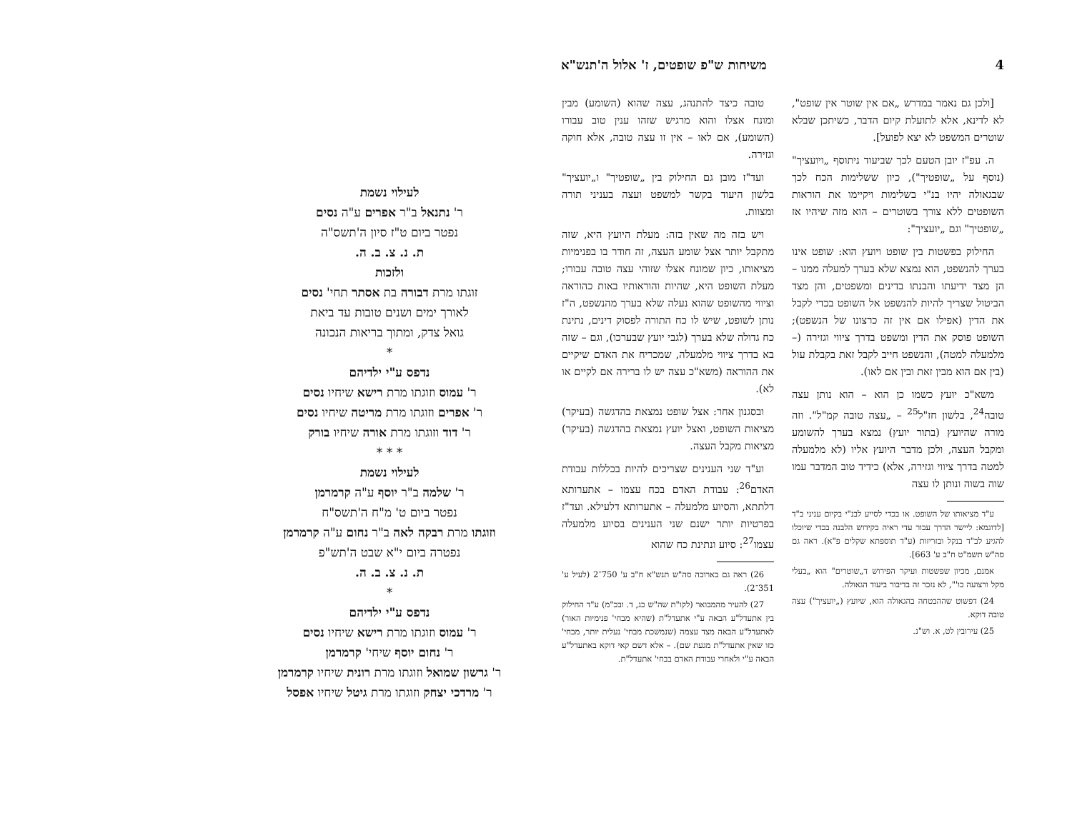4 משיחות ש"פ שופטים, ז' אלול ה'תנש"א
[ולכן גם נאמר במדרש „אם אין שוטר אין שופט", לא לדינא, אלא לתועלת קיום הדבר, כשיתכן שבלא שוטרים המשפט לא יצא לפועל].
ה. עפ"ז יובן הטעם לכך שביעוד ניתוסף „ויועציך" (נוסף על „שופטיך"), כיון ששלימות הכח לכך שבגאולה יהיו בנ"י בשלימות ויקיימו את הוראות השופטים ללא צורך בשוטרים – הוא מזה שיהיו אז „שופטיך" וגם „יועציך":
החילוק בפשטות בין שופט ויועץ הוא: שופט אינו בערך להנשפט, הוא נמצא שלא בערך למעלה ממנו – הן מצד ידיעתו והבנתו בדינים ומשפטים, והן מצד הביטול שצריך להיות להנשפט אל השופט בכדי לקבל את הדין (אפילו אם אין זה כרצונו של הנשפט); השופט פוסק את הדין ומשפט בדרך ציווי וגזירה (– מלמעלה למטה), והנשפט חייב לקבל זאת בקבלת עול (בין אם הוא מבין זאת ובין אם לאו).
משא"כ יועץ כשמו כן הוא – הוא נותן עצה טובה<sup>24</sup>, בלשון חז"ל<sup>25</sup> – „עצה טובה קמ"ל". וזה מורה שהיועץ (בתור יועץ) נמצא בערך להשומע ומקבל העצה, ולכן מדבר היועץ אליו (לא מלמעלה למטה בדרך ציווי וגזירה, אלא) כידיד טוב המדבר עמו שוה בשוה ונותן לו עצה
ע"ד מציאותו של השופט. או בכדי לסייע לבנ"י בקיום עניני ב"ד [לדוגמא: ליישר הדרך עבור עדי ראיה בקידוש הלבנה בכדי שיוכלו להגיע לב"ד בנקל ובזריזות (ע"ד תוספתא שקלים פ"א). ראה גם סה"ש תשמ"ט ח"ב ע' 663].
אמנם, מכיון שפשטות ועיקר הפירוש ד„שוטרים" הוא „בעלי מקל ורצועה כו'", לא נזכר זה בדיבור ביעוד הגאולה.
24) דפשוט שההבטחה בהגאולה הוא, שיועץ („יועציך") עצה טובה דוקא.
25) עירובין לט, א. וש"נ.
טובה כיצד להתנהג, עצה שהוא (השומע) מבין ומונח אצלו והוא מרגיש שזהו ענין טוב עבורו (השומע), אם לאו – אין זו עצה טובה, אלא חוקה וגזירה.
ועד"ז מובן גם החילוק בין „שופטיך" ו„יועציך" בלשון היעוד בקשר למשפט ועצה בעניני תורה ומצוות.
ויש בזה מה שאין בזה: מעלת היועץ היא, שזה מתקבל יותר אצל שומע העצה, זה חודר בו בפנימיות מציאותו, כיון שמונח אצלו שזוהי עצה טובה עבורו; מעלת השופט היא, שהיות והוראותיו באות כהוראה וציווי מהשופט שהוא נעלה שלא בערך מהנשפט, ה"ז נותן לשופט, שיש לו כח התורה לפסוק דינים, נתינת כח גדולה שלא בערך (לגבי יועץ שבערכו), וגם – שזה בא בדרך ציווי מלמעלה, שמכריח את האדם שיקיים את ההוראה (משא"כ עצה יש לו ברירה אם לקיים או לא).
ובסגנון אחר: אצל שופט נמצאת בהדגשה (בעיקר) מציאות השופט, ואצל יועץ נמצאת בהדגשה (בעיקר) מציאות מקבל העצה.
וע"ד שני הענינים שצריכים להיות בכללות עבודת האדם<sup>26</sup>: עבודת האדם בכח עצמו – אתערותא דלתתא, והסיוע מלמעלה – אתערותא דלעילא. ועד"ז בפרטיות יותר ישנם שני הענינים בסיוע מלמעלה עצמו<sup>27</sup>: סיוע ונתינת כח שהוא
26) ראה גם בארוכה סה"ש תנש"א ח"ב ע' 750־2 (לעיל ע' 351־2).
27) להעיר מהמבואר (לקו"ת שה"ש כג, ד. ובכ"מ) ע"ד החילוק בין אתעדל"ע הבאה ע"י אתעדל"ת (שהיא מבחי' פנימיות האור) לאתעדל"ע הבאה מצד עצמה (שנמשכת מבחי' נעלית יותר, מבחי' כזו שאין אתעדל"ת מגעת שם). – אלא דשם קאי דוקא באתעדל"ע הבאה ע"י ולאחרי עבודת האדם בבחי' אתעדל"ת.
לעילוי נשמת
ר' נתנאל ב"ר אפרים ע"ה נסים
נפטר ביום ט"ז סיון ה'תשס"ה
ת. נ. צ. ב. ה.
ולזכות
זוגתו מרת דבורה בת אסתר תחי' נסים
לאורך ימים ושנים טובות עד ביאת
גואל צדק, ומתוך בריאות הנכונה
*
נדפס ע"י ילדיהם
ר' עמוס וזוגתו מרת רישא שיחיו נסים
ר' אפרים וזוגתו מרת מריטה שיחיו נסים
ר' דוד וזוגתו מרת אורה שיחיו בורק
* * *
לעילוי נשמת
ר' שלמה ב"ר יוסף ע"ה קרמרמן
נפטר ביום ט' מ"ח ה'תשס"ח
וזוגתו מרת רבקה לאה ב"ר נחום ע"ה קרמרמן
נפטרה ביום י"א שבט ה'תש"פ
ת. נ. צ. ב. ה.
*
נדפס ע"י ילדיהם
ר' עמוס וזוגתו מרת רישא שיחיו נסים
ר' נחום יוסף שיחי' קרמרמן
ר' גרשון שמואל וזוגתו מרת רונית שיחיו קרמרמן
ר' מרדכי יצחק וזוגתו מרת גיטל שיחיו אפסל